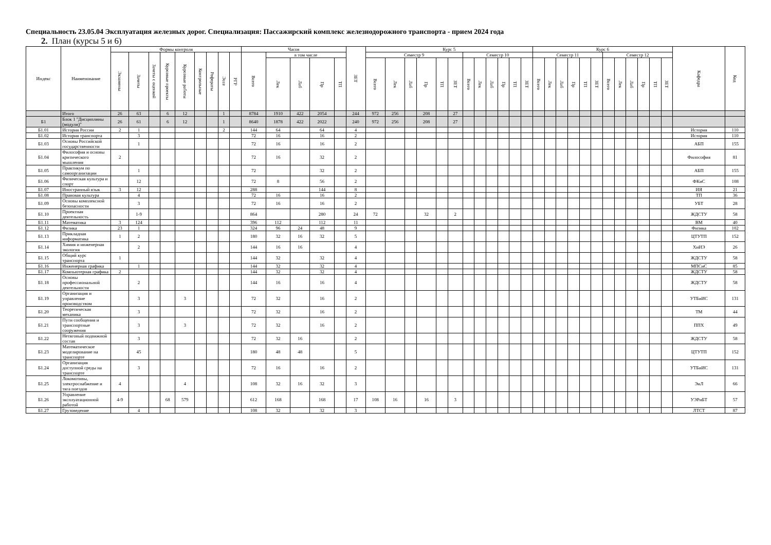Специальность 23.05.04 Эксплуатация железных дорог. Специализация: Пассажирский комплекс железнодорожного транспорта - прием 2024 года
2. План (курсы 5 и 6)
| Индекс | Наименование | Формы контроля | | | | | | | | | Часов | | | | | ЗЕТ | Курс 5 | | | | | | | | | | | | Курс 6 | | | | | | | | | | | | Кафедра | Код |
| --- | --- | --- | --- | --- | --- | --- | --- | --- | --- | --- | --- | --- | --- | --- | --- | --- | --- | --- | --- | --- | --- | --- | --- | --- | --- | --- | --- | --- | --- | --- | --- | --- | --- | --- | --- | --- | --- | --- | --- | --- | --- | --- |
| | | Экзамены | Зачеты | Зачеты с оценкой | Курсовые проекты | Курсовые работы | Контрольные | Рефераты | Эссе | РГР | Всего | в том числе | | | | | Семестр 9 | | | | | | Семестр 10 | | | | | | Семестр 11 | | | | | | Семестр 12 | | | | | | | |
| | | | | | | | | | | | | Лек | Лаб | Пр | ТП | | Всего | Лек | Лаб | Пр | ТП | ЗЕТ | Всего | Лек | Лаб | Пр | ТП | ЗЕТ | Всего | Лек | Лаб | Пр | ТП | ЗЕТ | Всего | Лек | Лаб | Пр | ТП | ЗЕТ | | |
| | Итого | 26 | 63 | | 6 | 12 | | | 1 | | 8784 | 1910 | 422 | 2054 | | 244 | 972 | 256 | | 208 | | 27 | | | | | | | | | | | | | | | | | | | | |
| Б1 | Блок 1 "Дисциплины (модули)" | 26 | 61 | | 6 | 12 | | | 1 | | 8640 | 1878 | 422 | 2022 | | 240 | 972 | 256 | | 208 | | 27 | | | | | | | | | | | | | | | | | | | | |
| Б1.01 | История России | 2 | 1 | | | | | | 2 | | 144 | 64 | | 64 | | 4 | | | | | | | | | | | | | | | | | | | | | | | | | История | 110 |
| Б1.02 | История транспорта | | 3 | | | | | | | | 72 | 16 | | 16 | | 2 | | | | | | | | | | | | | | | | | | | | | | | | | История | 110 |
| Б1.03 | Основы Российской государственности | | 1 | | | | | | | | 72 | 16 | | 16 | | 2 | | | | | | | | | | | | | | | | | | | | | | | | | АБП | 155 |
| Б1.04 | Философия и основы критического мышления | 2 | | | | | | | | | 72 | 16 | | 32 | | 2 | | | | | | | | | | | | | | | | | | | | | | | | | Философия | 81 |
| Б1.05 | Практикум по самоорганизации | | 1 | | | | | | | | 72 | | | 32 | | 2 | | | | | | | | | | | | | | | | | | | | | | | | | АБП | 155 |
| Б1.06 | Физическая культура и спорт | | 12 | | | | | | | | 72 | 8 | | 56 | | 2 | | | | | | | | | | | | | | | | | | | | | | | | | ФКиС | 108 |
| Б1.07 | Иностранный язык | 3 | 12 | | | | | | | | 288 | | | 144 | | 8 | | | | | | | | | | | | | | | | | | | | | | | | | ИЯ | 21 |
| Б1.08 | Правовая культура | | 4 | | | | | | | | 72 | 16 | | 16 | | 2 | | | | | | | | | | | | | | | | | | | | | | | | | ТП | 36 |
| Б1.09 | Основы комплексной безопасности | | 3 | | | | | | | | 72 | 16 | | 16 | | 2 | | | | | | | | | | | | | | | | | | | | | | | | | УБТ | 28 |
| Б1.10 | Проектная деятельность | | 1-9 | | | | | | | | 864 | | | 280 | | 24 | 72 | | | 32 | | 2 | | | | | | | | | | | | | | | | | | | ЖДСТУ | 58 |
| Б1.11 | Математика | 3 | 124 | | | | | | | | 396 | 112 | | 112 | | 11 | | | | | | | | | | | | | | | | | | | | | | | | | ВМ | 40 |
| Б1.12 | Физика | 23 | 1 | | | | | | | | 324 | 96 | 24 | 48 | | 9 | | | | | | | | | | | | | | | | | | | | | | | | | Физика | 102 |
| Б1.13 | Прикладная информатика | 1 | 2 | | | | | | | | 180 | 32 | 16 | 32 | | 5 | | | | | | | | | | | | | | | | | | | | | | | | | ЦТУТП | 152 |
| Б1.14 | Химия и инженерная экология | | 2 | | | | | | | | 144 | 16 | 16 | | | 4 | | | | | | | | | | | | | | | | | | | | | | | | | ХиИЭ | 26 |
| Б1.15 | Общий курс транспорта | 1 | | | | | | | | | 144 | 32 | | 32 | | 4 | | | | | | | | | | | | | | | | | | | | | | | | | ЖДСТУ | 58 |
| Б1.16 | Инженерная графика | | 1 | | | | | | | | 144 | 32 | | 32 | | 4 | | | | | | | | | | | | | | | | | | | | | | | | | МПСиС | 85 |
| Б1.17 | Компьютерная графика | 2 | | | | | | | | | 144 | 32 | | 32 | | 4 | | | | | | | | | | | | | | | | | | | | | | | | | ЖДСТУ | 58 |
| Б1.18 | Основы профессиональной деятельности | | 2 | | | | | | | | 144 | 16 | | 16 | | 4 | | | | | | | | | | | | | | | | | | | | | | | | | ЖДСТУ | 58 |
| Б1.19 | Организация и управление производством | | 3 | | | 3 | | | | | 72 | 32 | | 16 | | 2 | | | | | | | | | | | | | | | | | | | | | | | | | УТБиИС | 131 |
| Б1.20 | Теоретическая механика | | 3 | | | | | | | | 72 | 32 | | 16 | | 2 | | | | | | | | | | | | | | | | | | | | | | | | | ТМ | 44 |
| Б1.21 | Пути сообщения и транспортные сооружения | | 3 | | | 3 | | | | | 72 | 32 | | 16 | | 2 | | | | | | | | | | | | | | | | | | | | | | | | | ППХ | 49 |
| Б1.22 | Нетяговый подвижной состав | | 3 | | | | | | | | 72 | 32 | 16 | | | 2 | | | | | | | | | | | | | | | | | | | | | | | | | ЖДСТУ | 58 |
| Б1.23 | Математическое моделирование на транспорте | | 45 | | | | | | | | 180 | 48 | 48 | | | 5 | | | | | | | | | | | | | | | | | | | | | | | | | ЦТУТП | 152 |
| Б1.24 | Организация доступной среды на транспорте | | 3 | | | | | | | | 72 | 16 | | 16 | | 2 | | | | | | | | | | | | | | | | | | | | | | | | | УТБиИС | 131 |
| Б1.25 | Локомотивы, электроснабжение и тяга поездов | 4 | | | | 4 | | | | | 108 | 32 | 16 | 32 | | 3 | | | | | | | | | | | | | | | | | | | | | | | | | ЭиЛ | 66 |
| Б1.26 | Управление эксплуатационной работой | 4-9 | | | 68 | 579 | | | | | 612 | 168 | | 168 | | 17 | 108 | 16 | | 16 | | 3 | | | | | | | | | | | | | | | | | | | УЭРиБТ | 57 |
| Б1.27 | Грузоведение | | 4 | | | | | | | | 108 | 32 | | 32 | | 3 | | | | | | | | | | | | | | | | | | | | | | | | | ЛТСТ | 87 |